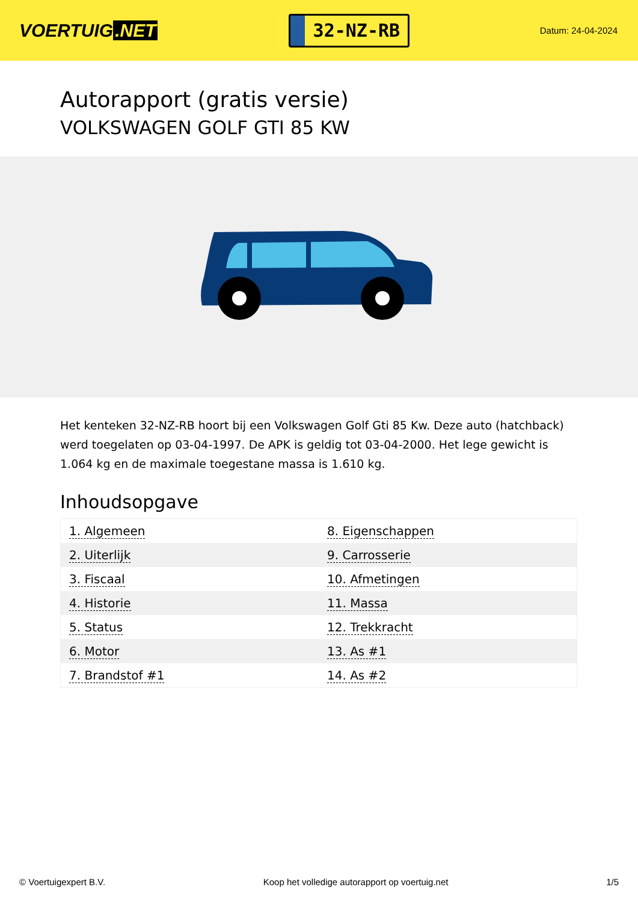VOERTUIG.NET
32-NZ-RB
Datum: 24-04-2024
Autorapport (gratis versie)
VOLKSWAGEN GOLF GTI 85 KW
Het kenteken 32-NZ-RB hoort bij een Volkswagen Golf Gti 85 Kw. Deze auto (hatchback) werd toegelaten op 03-04-1997. De APK is geldig tot 03-04-2000. Het lege gewicht is 1.064 kg en de maximale toegestane massa is 1.610 kg.
Inhoudsopgave
| 1. Algemeen | 8. Eigenschappen |
| 2. Uiterlijk | 9. Carrosserie |
| 3. Fiscaal | 10. Afmetingen |
| 4. Historie | 11. Massa |
| 5. Status | 12. Trekkracht |
| 6. Motor | 13. As #1 |
| 7. Brandstof #1 | 14. As #2 |
© Voertuigexpert B.V. Koop het volledige autorapport op voertuig.net 1/5